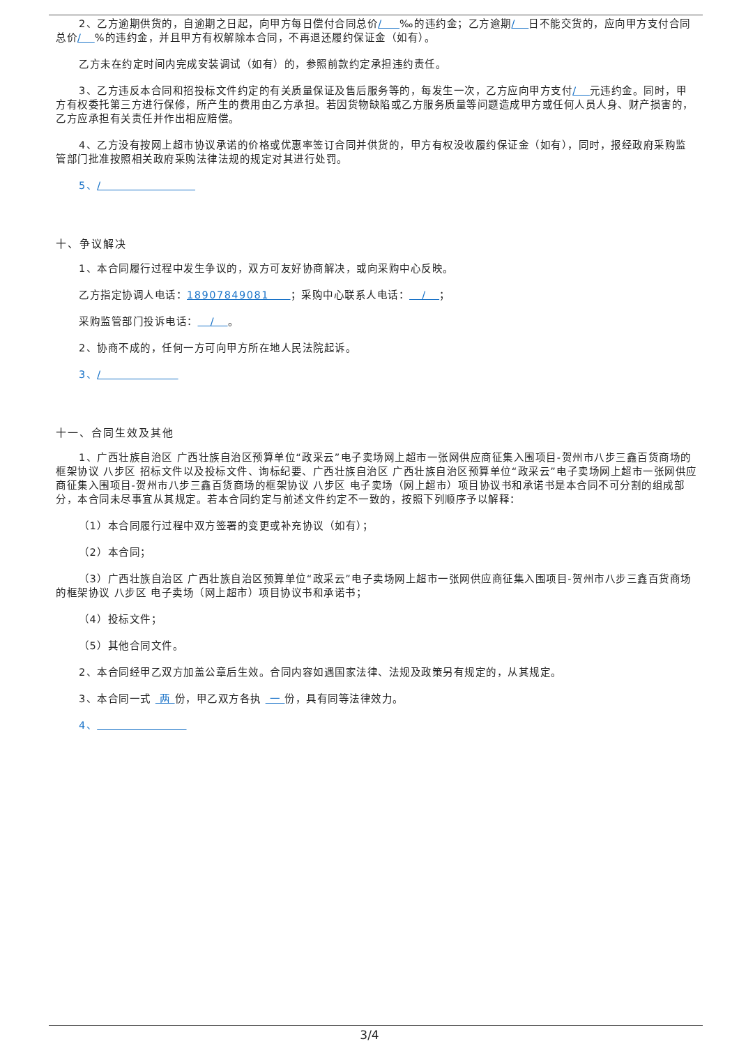2、乙方逾期供货的，自逾期之日起，向甲方每日偿付合同总价/ ‰的违约金；乙方逾期/ 日不能交货的，应向甲方支付合同总价/ %的违约金，并且甲方有权解除本合同，不再退还履约保证金（如有）。
乙方未在约定时间内完成安装调试（如有）的，参照前款约定承担违约责任。
3、乙方违反本合同和招投标文件约定的有关质量保证及售后服务等的，每发生一次，乙方应向甲方支付/ 元违约金。同时，甲方有权委托第三方进行保修，所产生的费用由乙方承担。若因货物缺陷或乙方服务质量等问题造成甲方或任何人员人身、财产损害的，乙方应承担有关责任并作出相应赔偿。
4、乙方没有按网上超市协议承诺的价格或优惠率签订合同并供货的，甲方有权没收履约保证金（如有），同时，报经政府采购监管部门批准按照相关政府采购法律法规的规定对其进行处罚。
5、/
十、争议解决
1、本合同履行过程中发生争议的，双方可友好协商解决，或向采购中心反映。
乙方指定协调人电话：18907849081 ；采购中心联系人电话： / ；
采购监管部门投诉电话： / 。
2、协商不成的，任何一方可向甲方所在地人民法院起诉。
3、/
十一、合同生效及其他
1、广西壮族自治区 广西壮族自治区预算单位“政采云”电子卖场网上超市一张网供应商征集入围项目-贺州市八步三鑫百货商场的框架协议 八步区 招标文件以及投标文件、询标纪要、广西壮族自治区 广西壮族自治区预算单位“政采云”电子卖场网上超市一张网供应商征集入围项目-贺州市八步三鑫百货商场的框架协议 八步区 电子卖场（网上超市）项目协议书和承诺书是本合同不可分割的组成部分，本合同未尽事宜从其规定。若本合同约定与前述文件约定不一致的，按照下列顺序予以解释：
（1）本合同履行过程中双方签署的变更或补充协议（如有）；
（2）本合同；
（3）广西壮族自治区 广西壮族自治区预算单位“政采云”电子卖场网上超市一张网供应商征集入围项目-贺州市八步三鑫百货商场的框架协议 八步区 电子卖场（网上超市）项目协议书和承诺书；
（4）投标文件；
（5）其他合同文件。
2、本合同经甲乙双方加盖公章后生效。合同内容如遇国家法律、法规及政策另有规定的，从其规定。
3、本合同一式 两 份，甲乙双方各执 一 份，具有同等法律效力。
4、
3/4